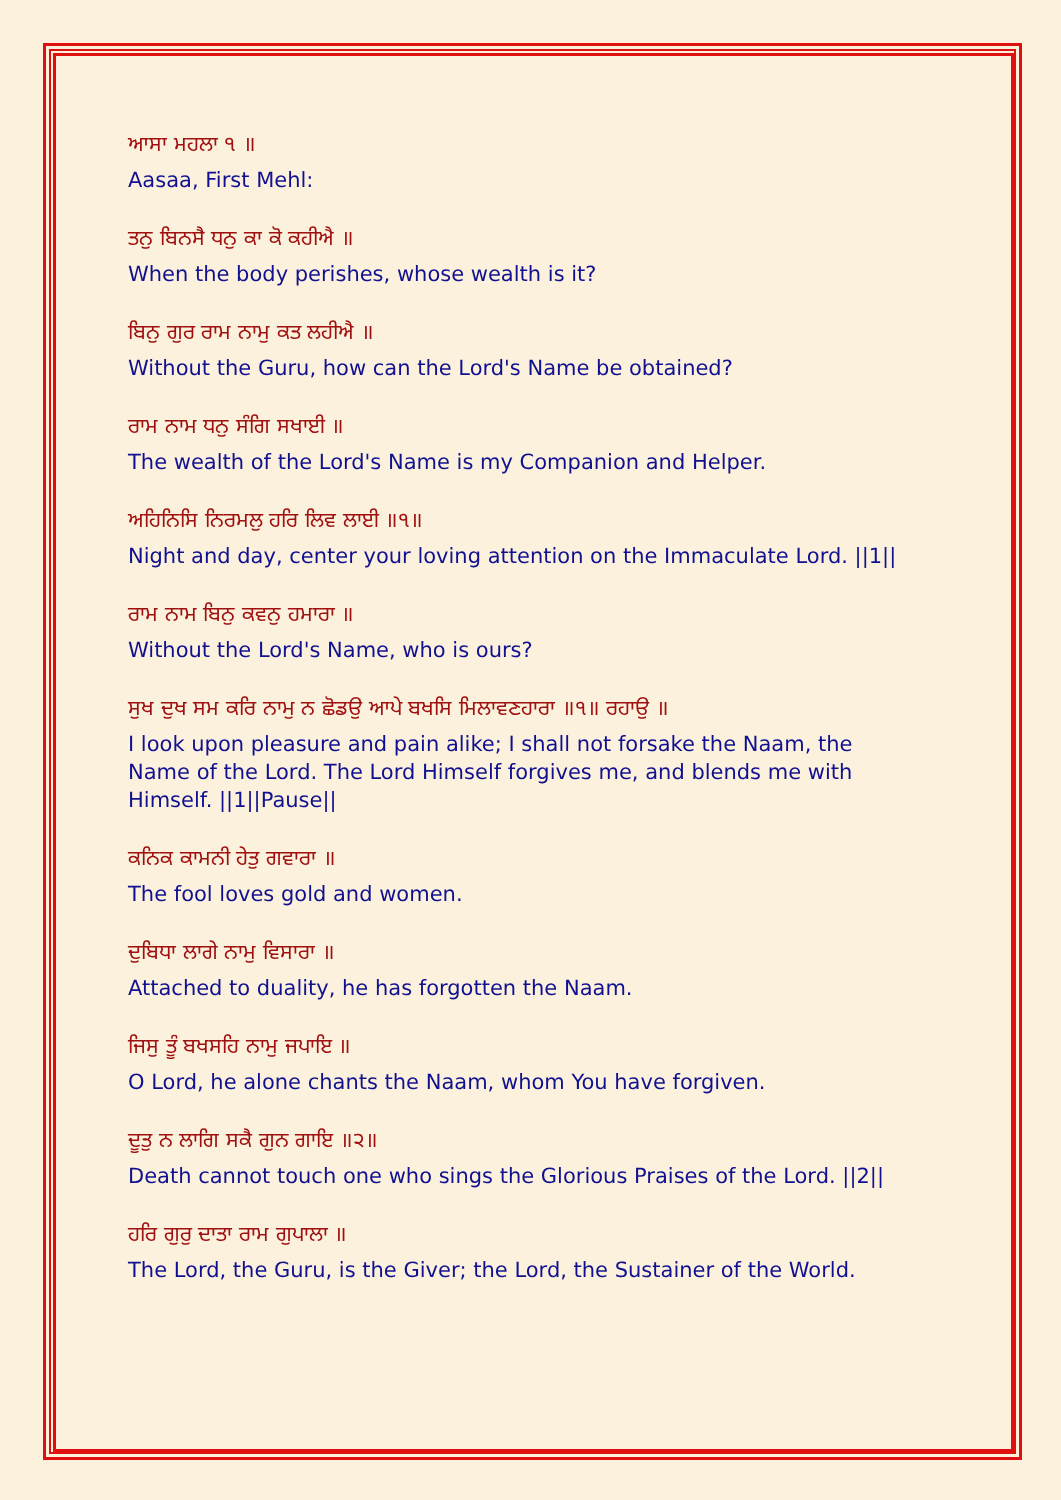ਆਸਾ ਮਹਲਾ ੧ ॥
Aasaa, First Mehl:
ਤਨੁ ਬਿਨਸੈ ਧਨੁ ਕਾ ਕੋ ਕਹੀਐ ॥
When the body perishes, whose wealth is it?
ਬਿਨੁ ਗੁਰ ਰਾਮ ਨਾਮੁ ਕਤ ਲਹੀਐ ॥
Without the Guru, how can the Lord's Name be obtained?
ਰਾਮ ਨਾਮ ਧਨੁ ਸੰਗਿ ਸਖਾਈ ॥
The wealth of the Lord's Name is my Companion and Helper.
ਅਹਿਨਿਸਿ ਨਿਰਮਲੁ ਹਰਿ ਲਿਵ ਲਾਈ ॥੧॥
Night and day, center your loving attention on the Immaculate Lord. ||1||
ਰਾਮ ਨਾਮ ਬਿਨੁ ਕਵਨੁ ਹਮਾਰਾ ॥
Without the Lord's Name, who is ours?
ਸੁਖ ਦੁਖ ਸਮ ਕਰਿ ਨਾਮੁ ਨ ਛੋਡਉ ਆਪੇ ਬਖਸਿ ਮਿਲਾਵਣਹਾਰਾ ॥੧॥ ਰਹਾਉ ॥
I look upon pleasure and pain alike; I shall not forsake the Naam, the Name of the Lord. The Lord Himself forgives me, and blends me with Himself. ||1||Pause||
ਕਨਿਕ ਕਾਮਨੀ ਹੇਤੁ ਗਵਾਰਾ ॥
The fool loves gold and women.
ਦੁਬਿਧਾ ਲਾਗੇ ਨਾਮੁ ਵਿਸਾਰਾ ॥
Attached to duality, he has forgotten the Naam.
ਜਿਸੁ ਤੂੰ ਬਖਸਹਿ ਨਾਮੁ ਜਪਾਇ ॥
O Lord, he alone chants the Naam, whom You have forgiven.
ਦੂਤੁ ਨ ਲਾਗਿ ਸਕੈ ਗੁਨ ਗਾਇ ॥੨॥
Death cannot touch one who sings the Glorious Praises of the Lord. ||2||
ਹਰਿ ਗੁਰੁ ਦਾਤਾ ਰਾਮ ਗੁਪਾਲਾ ॥
The Lord, the Guru, is the Giver; the Lord, the Sustainer of the World.